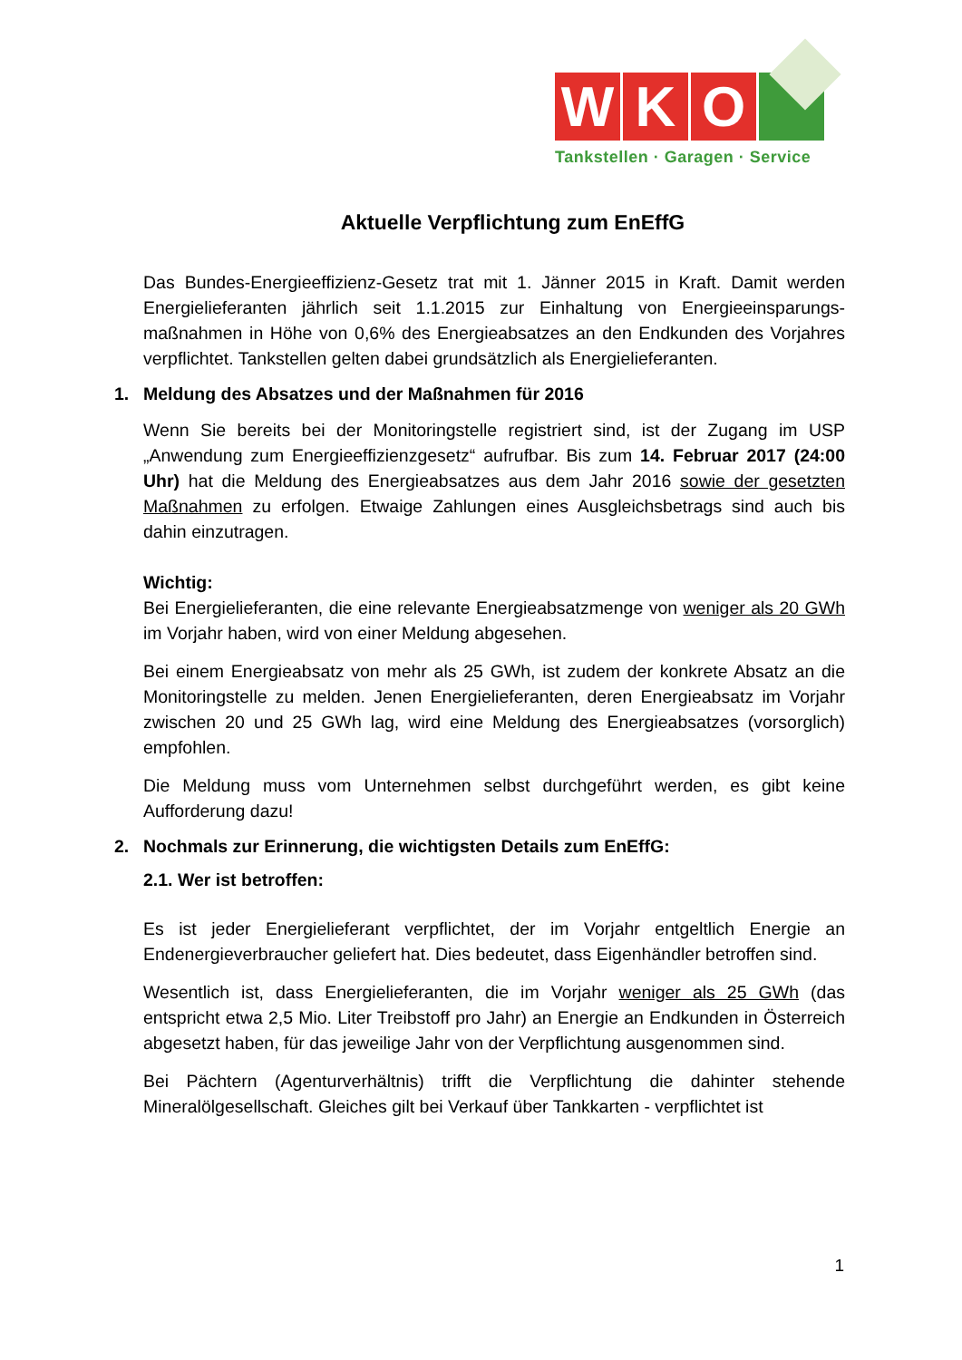W
K
O
Tankstellen · Garagen · Service
Aktuelle Verpflichtung zum EnEffG
Das Bundes-Energieeffizienz-Gesetz trat mit 1. Jänner 2015 in Kraft. Damit werden Energielieferanten jährlich seit 1.1.2015 zur Einhaltung von Energieeinsparungs-maßnahmen in Höhe von 0,6% des Energieabsatzes an den Endkunden des Vorjahres verpflichtet. Tankstellen gelten dabei grundsätzlich als Energielieferanten.
1. Meldung des Absatzes und der Maßnahmen für 2016
Wenn Sie bereits bei der Monitoringstelle registriert sind, ist der Zugang im USP „Anwendung zum Energieeffizienzgesetz“ aufrufbar. Bis zum 14. Februar 2017 (24:00 Uhr) hat die Meldung des Energieabsatzes aus dem Jahr 2016 sowie der gesetzten Maßnahmen zu erfolgen. Etwaige Zahlungen eines Ausgleichsbetrags sind auch bis dahin einzutragen.
Wichtig:
Bei Energielieferanten, die eine relevante Energieabsatzmenge von weniger als 20 GWh im Vorjahr haben, wird von einer Meldung abgesehen.
Bei einem Energieabsatz von mehr als 25 GWh, ist zudem der konkrete Absatz an die Monitoringstelle zu melden. Jenen Energielieferanten, deren Energieabsatz im Vorjahr zwischen 20 und 25 GWh lag, wird eine Meldung des Energieabsatzes (vorsorglich) empfohlen.
Die Meldung muss vom Unternehmen selbst durchgeführt werden, es gibt keine Aufforderung dazu!
2. Nochmals zur Erinnerung, die wichtigsten Details zum EnEffG:
2.1. Wer ist betroffen:
Es ist jeder Energielieferant verpflichtet, der im Vorjahr entgeltlich Energie an Endenergieverbraucher geliefert hat. Dies bedeutet, dass Eigenhändler betroffen sind.
Wesentlich ist, dass Energielieferanten, die im Vorjahr weniger als 25 GWh (das entspricht etwa 2,5 Mio. Liter Treibstoff pro Jahr) an Energie an Endkunden in Österreich abgesetzt haben, für das jeweilige Jahr von der Verpflichtung ausgenommen sind.
Bei Pächtern (Agenturverhältnis) trifft die Verpflichtung die dahinter stehende Mineralölgesellschaft. Gleiches gilt bei Verkauf über Tankkarten - verpflichtet ist
1